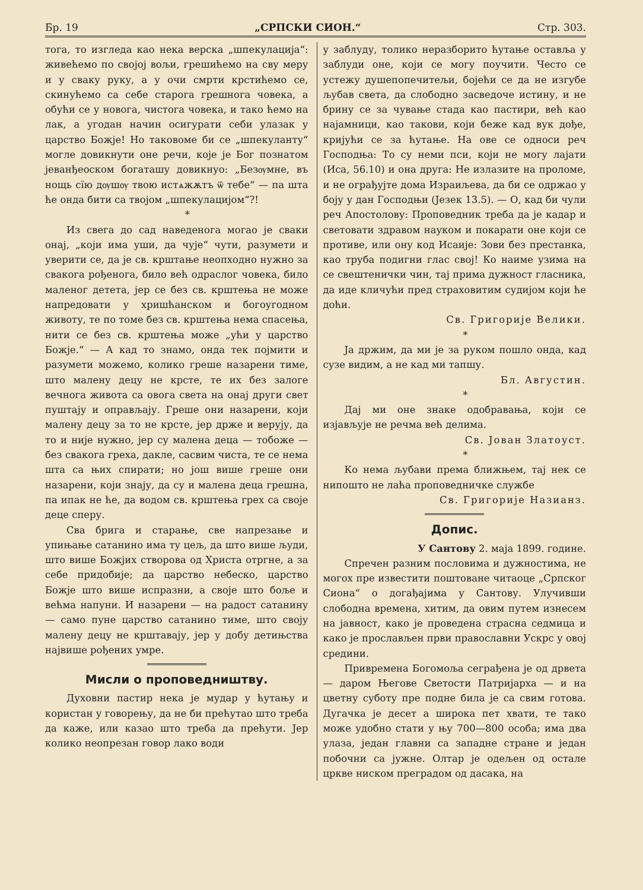Бр. 19 „СРПСКИ СИОН.“Стр. 303.
тога, то изгледа као нека верска „шпекулација“: живећемо по својој вољи, грешићемо на сву меру и у сваку руку, а у очи смрти крстићемо се, скинућемо са себе старога грешнога човека, а обући се у новога, чистога човека, и тако ћемо на лак, а угодан начин осигурати себи улазак у царство Божје! Но таковоме би се „шпекуланту“ могле довикнути оне речи, које је Бог познатом јеванђеоском богаташу довикнуо: „Безѹмне, въ нощь сїю дѹшѹ твою истѧжѫтъ ѿ тебе“ — па шта ће онда бити са твојом „шпекулацијом“?!
*
Из свега до сад наведенога могао је сваки онај, „који има уши, да чује“ чути, разумети и уверити се, да је св. крштање неопходно нужно за свакога рођенога, било већ одраслог човека, било маленог детета, јер се без св. крштења не може напредовати у хришћанском и богоугодном животу, те по томе без св. крштења нема спасења, нити се без св. крштења може „ући у царство Божје.“ — А кад то знамо, онда тек појмити и разумети можемо, колико греше назарени тиме, што малену децу не крсте, те их без залоге вечнога живота са овога света на онај други свет пуштају и оправљају. Греше они назарени, који малену децу за то не крсте, јер држе и верују, да то и није нужно, јер су малена деца — тобоже — без свакога греха, дакле, сасвим чиста, те се нема шта са њих спирати; но још више греше они назарени, који знају, да су и малена деца грешна, па ипак не ће, да водом св. крштења грех са своје деце сперу.
Сва брига и старање, све напрезање и упињање сатанино има ту цељ, да што више људи, што више Божјих створова од Христа отргне, а за себе придобије; да царство небеско, царство Божје што више испразни, а своје што боље и већма напуни. И назарени — на радост сатанину — само пуне царство сатанино тиме, што своју малену децу не крштавају, јер у добу детињства највише рођених умре.
Мисли о проповедништву.
Духовни пастир нека је мудар у ћутању и користан у говорењу, да не би прећутао што треба да каже, или казао што треба да прећути. Јер колико неопрезан говор лако води
у заблуду, толико неразборито ћутање оставља у заблуди оне, који се могу поучити. Често се устежу душепопечитељи, бојећи се да не изгубе љубав света, да слободно засведоче истину, и не брину се за чување стада као пастири, већ као најамници, као такови, који беже кад вук дође, кријући се за ћутање. На ове се односи реч Господња: То су неми пси, који не могу лајати (Иса, 56.10) и она друга: Не излазите на проломе, и не ограђујте дома Израиљева, да би се одржао у боју у дан Господњи (Језек 13.5). — О, кад би чули реч Апостолову: Проповедник треба да је кадар и световати здравом науком и покарати оне који се противе, или ону код Исаије: Зови без престанка, као труба подигни глас свој! Ко наиме узима на се свештенички чин, тај прима дужност гласника, да иде кличући пред страховитим судијом који ће доћи.
Св. Григорије Велики.
*
Ја држим, да ми је за руком пошло онда, кад сузе видим, а не кад ми тапшу.
Бл. Августин.
*
Дај ми оне знаке одобравања, који се изјављује не речма већ делима.
Св. Јован Златоуст.
*
Ко нема љубави према ближњем, тај нек се нипошто не лаћа проповедничке службе
Св. Григорије Назианз.
Допис.
У Сантову 2. маја 1899. године.
Спречен разним пословима и дужностима, не могох пре известити поштоване читаоце „Српског Сиона“ о догађајима у Сантову. Улучивши слободна времена, хитим, да овим путем изнесем на јавност, како је проведена страсна седмица и како је прослављен први православни Ускрс у овој средини.
Привремена Богомоља сеграђена је од дрвета — даром Његове Светости Патријарха — и на цветну суботу пре подне била је са свим готова. Дугачка је десет а широка пет хвати, те тако може удобно стати у њу 700—800 особа; има два улаза, један главни са западне стране и један побочни са јужне. Олтар је одељен од остале цркве ниском преградом од дасака, на